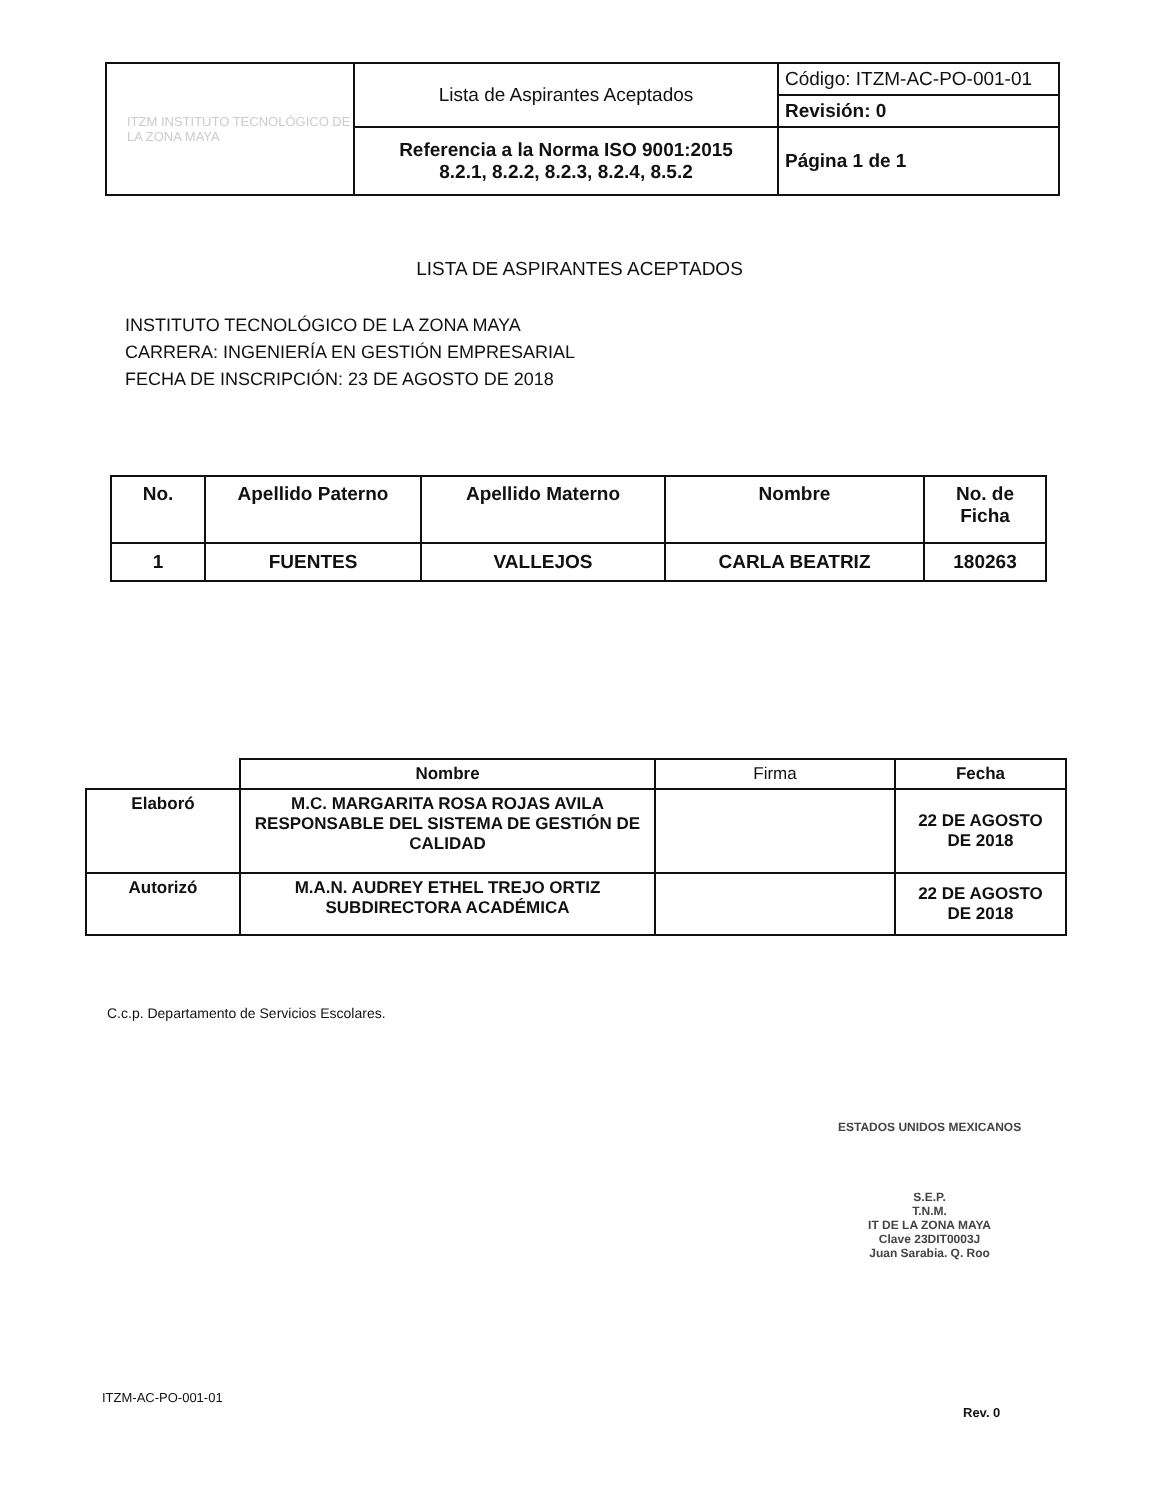| ITZM INSTITUTO TECNOLÓGICO DE LA ZONA MAYA | Lista de Aspirantes Aceptados | Código: ITZM-AC-PO-001-01 |
| | | Revisión: 0 |
| | Referencia a la Norma ISO 9001:2015 8.2.1, 8.2.2, 8.2.3, 8.2.4, 8.5.2 | Página 1 de 1 |
LISTA DE ASPIRANTES ACEPTADOS
INSTITUTO TECNOLÓGICO DE LA ZONA MAYA
CARRERA: INGENIERÍA EN GESTIÓN EMPRESARIAL
FECHA DE INSCRIPCIÓN: 23 DE AGOSTO DE 2018
| No. | Apellido Paterno | Apellido Materno | Nombre | No. de Ficha |
| --- | --- | --- | --- | --- |
| 1 | FUENTES | VALLEJOS | CARLA BEATRIZ | 180263 |
| | Nombre | Firma | Fecha |
| --- | --- | --- | --- |
| Elaboró | M.C. MARGARITA ROSA ROJAS AVILA RESPONSABLE DEL SISTEMA DE GESTIÓN DE CALIDAD | | 22 DE AGOSTO DE 2018 |
| Autorizó | M.A.N. AUDREY ETHEL TREJO ORTIZ SUBDIRECTORA ACADÉMICA | | 22 DE AGOSTO DE 2018 |
C.c.p. Departamento de Servicios Escolares.
ESTADOS UNIDOS MEXICANOS
S.E.P.
T.N.M.
IT DE LA ZONA MAYA
Clave 23DIT0003J
Juan Sarabia. Q. Roo
ITZM-AC-PO-001-01
Rev. 0